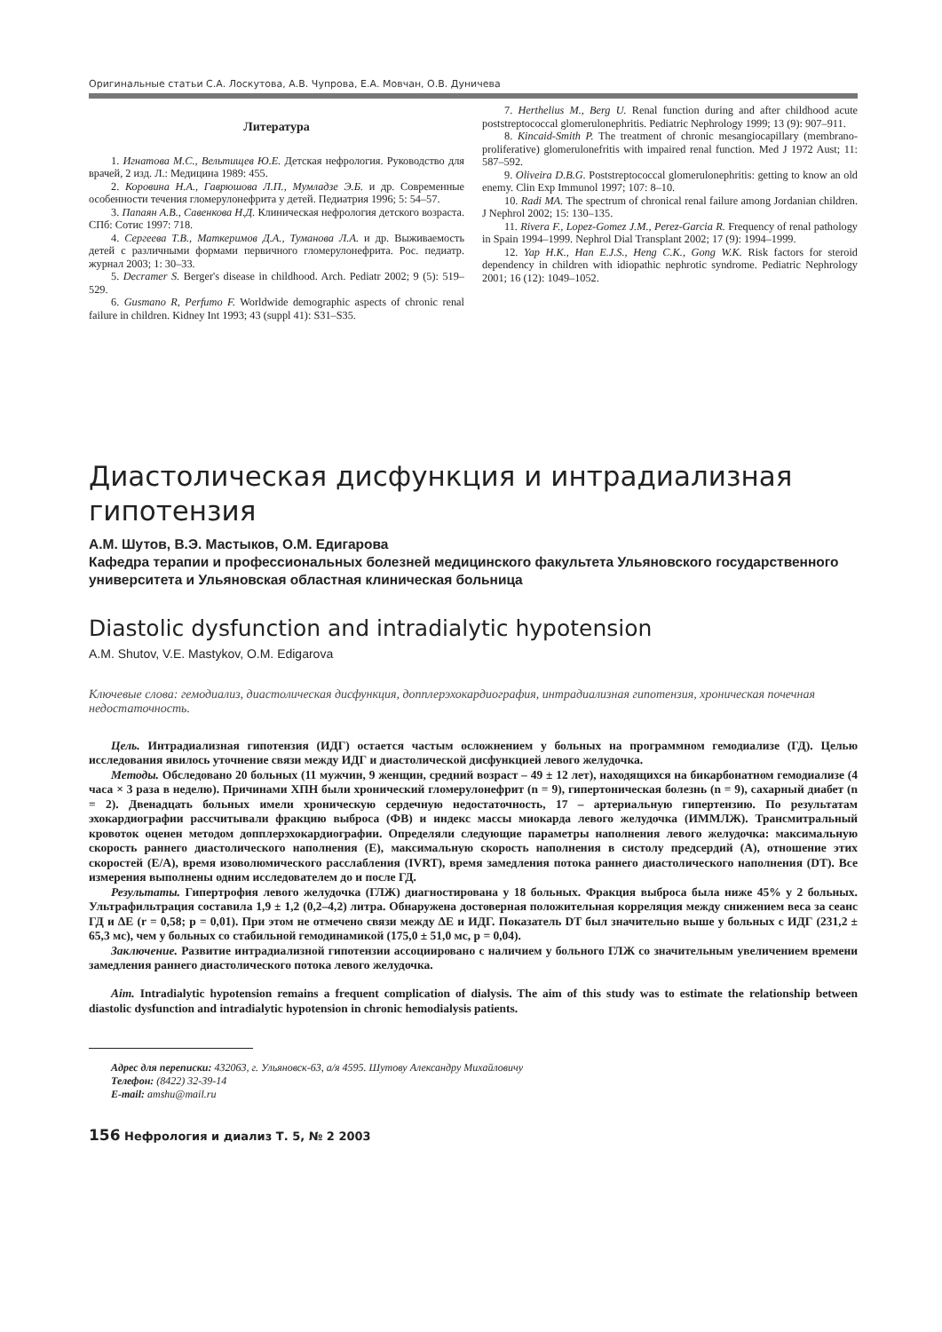Оригинальные статьи С.А. Лоскутова, А.В. Чупрова, Е.А. Мовчан, О.В. Дуничева
Литература
1. Игнатова М.С., Вельтищев Ю.Е. Детская нефрология. Руководство для врачей, 2 изд. Л.: Медицина 1989: 455.
2. Коровина Н.А., Гаврюшова Л.П., Мумладзе Э.Б. и др. Современные особенности течения гломерулонефрита у детей. Педиатрия 1996; 5: 54–57.
3. Папаян А.В., Савенкова Н.Д. Клиническая нефрология детского возраста. СПб: Сотис 1997: 718.
4. Сергеева Т.В., Маткеримов Д.А., Туманова Л.А. и др. Выживаемость детей с различными формами первичного гломерулонефрита. Рос. педиатр. журнал 2003; 1: 30–33.
5. Decramer S. Berger's disease in childhood. Arch. Pediatr 2002; 9 (5): 519–529.
6. Gusmano R, Perfumo F. Worldwide demographic aspects of chronic renal failure in children. Kidney Int 1993; 43 (suppl 41): S31–S35.
7. Herthelius M., Berg U. Renal function during and after childhood acute poststreptococcal glomerulonephritis. Pediatric Nephrology 1999; 13 (9): 907–911.
8. Kincaid-Smith P. The treatment of chronic mesangiocapillary (membrano-proliferative) glomerulonefritis with impaired renal function. Med J 1972 Aust; 11: 587–592.
9. Oliveira D.B.G. Poststreptococcal glomerulonephritis: getting to know an old enemy. Clin Exp Immunol 1997; 107: 8–10.
10. Radi MA. The spectrum of chronical renal failure among Jordanian children. J Nephrol 2002; 15: 130–135.
11. Rivera F., Lopez-Gomez J.M., Perez-Garcia R. Frequency of renal pathology in Spain 1994–1999. Nephrol Dial Transplant 2002; 17 (9): 1994–1999.
12. Yap H.K., Han E.J.S., Heng C.K., Gong W.K. Risk factors for steroid dependency in children with idiopathic nephrotic syndrome. Pediatric Nephrology 2001; 16 (12): 1049–1052.
Диастолическая дисфункция и интрадиализная гипотензия
А.М. Шутов, В.Э. Мастыков, О.М. Едигарова
Кафедра терапии и профессиональных болезней медицинского факультета Ульяновского государственного университета и Ульяновская областная клиническая больница
Diastolic dysfunction and intradialytic hypotension
A.M. Shutov, V.E. Mastykov, O.M. Edigarova
Ключевые слова: гемодиализ, диастолическая дисфункция, допплерэхокардиография, интрадиализная гипотензия, хроническая почечная недостаточность.
Цель. Интрадиализная гипотензия (ИДГ) остается частым осложнением у больных на программном гемодиализе (ГД). Целью исследования явилось уточнение связи между ИДГ и диастолической дисфункцией левого желудочка.
Методы. Обследовано 20 больных (11 мужчин, 9 женщин, средний возраст – 49 ± 12 лет), находящихся на бикарбонатном гемодиализе (4 часа × 3 раза в неделю). Причинами ХПН были хронический гломерулонефрит (n = 9), гипертоническая болезнь (n = 9), сахарный диабет (n = 2). Двенадцать больных имели хроническую сердечную недостаточность, 17 – артериальную гипертензию. По результатам эхокардиографии рассчитывали фракцию выброса (ФВ) и индекс массы миокарда левого желудочка (ИММЛЖ). Трансмитральный кровоток оценен методом допплерэхокардиографии. Определяли следующие параметры наполнения левого желудочка: максимальную скорость раннего диастолического наполнения (E), максимальную скорость наполнения в систолу предсердий (A), отношение этих скоростей (E/A), время изоволюмического расслабления (IVRT), время замедления потока раннего диастолического наполнения (DT). Все измерения выполнены одним исследователем до и после ГД.
Результаты. Гипертрофия левого желудочка (ГЛЖ) диагностирована у 18 больных. Фракция выброса была ниже 45% у 2 больных. Ультрафильтрация составила 1,9 ± 1,2 (0,2–4,2) литра. Обнаружена достоверная положительная корреляция между снижением веса за сеанс ГД и ΔE (r = 0,58; p = 0,01). При этом не отмечено связи между ΔE и ИДГ. Показатель DT был значительно выше у больных с ИДГ (231,2 ± 65,3 мс), чем у больных со стабильной гемодинамикой (175,0 ± 51,0 мс, p = 0,04).
Заключение. Развитие интрадиализной гипотензии ассоциировано с наличием у больного ГЛЖ со значительным увеличением времени замедления раннего диастолического потока левого желудочка.
Aim. Intradialytic hypotension remains a frequent complication of dialysis. The aim of this study was to estimate the relationship between diastolic dysfunction and intradialytic hypotension in chronic hemodialysis patients.
Адрес для переписки: 432063, г. Ульяновск-63, а/я 4595. Шутову Александру Михайловичу
Телефон: (8422) 32-39-14
E-mail: amshu@mail.ru
156 Нефрология и диализ Т. 5, № 2 2003